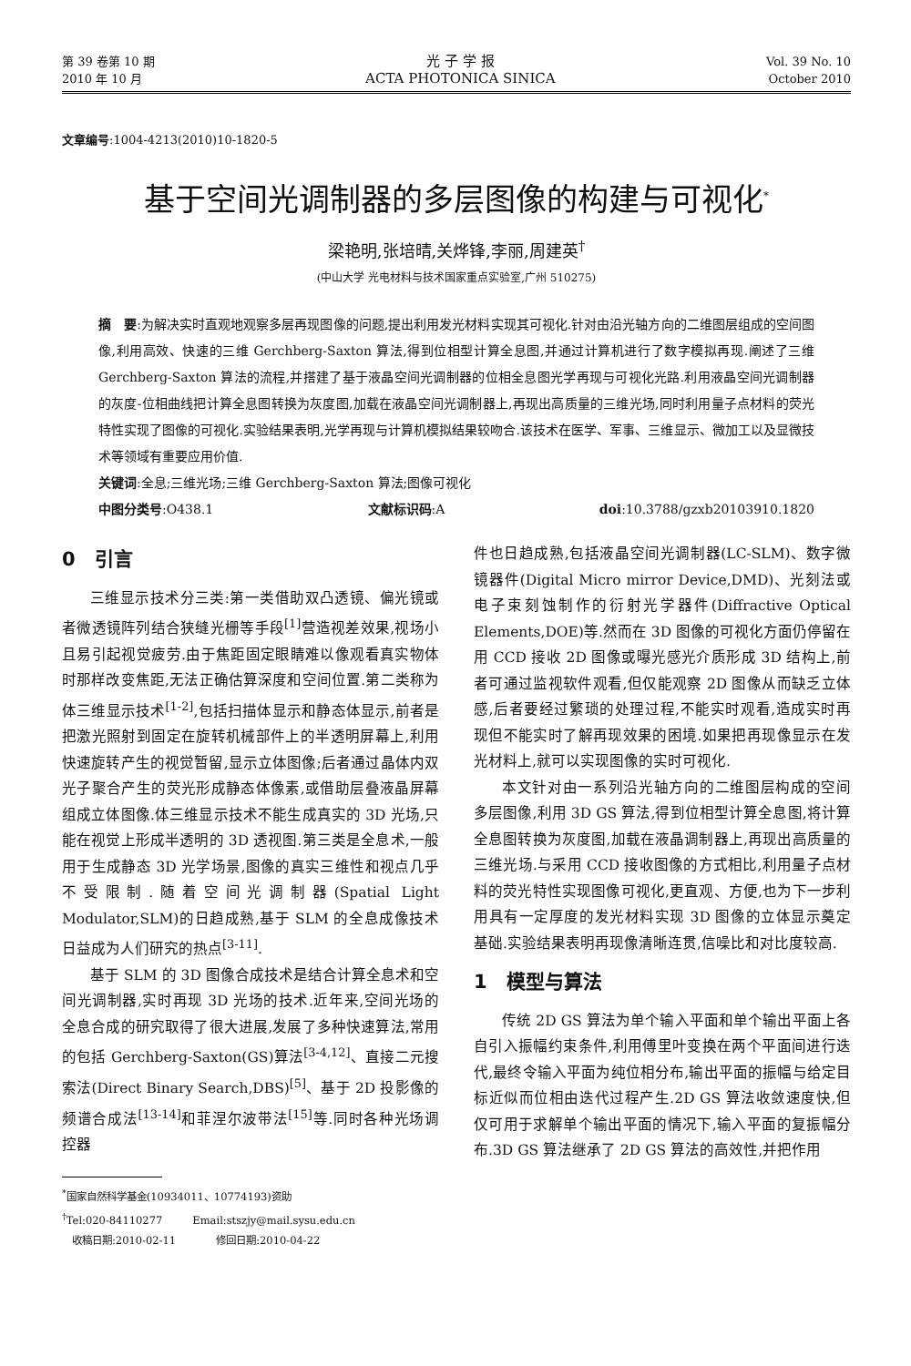第 39 卷第 10 期
2010 年 10 月
光 子 学 报
ACTA PHOTONICA SINICA
Vol. 39 No. 10
October 2010
文章编号:1004-4213(2010)10-1820-5
基于空间光调制器的多层图像的构建与可视化<sup>*</sup>
梁艳明,张培晴,关烨锋,李丽,周建英<sup>†</sup>
(中山大学 光电材料与技术国家重点实验室,广州 510275)
摘　要:为解决实时直观地观察多层再现图像的问题,提出利用发光材料实现其可视化.针对由沿光轴方向的二维图层组成的空间图像,利用高效、快速的三维 Gerchberg-Saxton 算法,得到位相型计算全息图,并通过计算机进行了数字模拟再现.阐述了三维 Gerchberg-Saxton 算法的流程,并搭建了基于液晶空间光调制器的位相全息图光学再现与可视化光路.利用液晶空间光调制器的灰度-位相曲线把计算全息图转换为灰度图,加载在液晶空间光调制器上,再现出高质量的三维光场,同时利用量子点材料的荧光特性实现了图像的可视化.实验结果表明,光学再现与计算机模拟结果较吻合.该技术在医学、军事、三维显示、微加工以及显微技术等领域有重要应用价值.
关键词:全息;三维光场;三维 Gerchberg-Saxton 算法;图像可视化
中图分类号:O438.1 文献标识码:A doi:10.3788/gzxb20103910.1820
0　引言
三维显示技术分三类:第一类借助双凸透镜、偏光镜或者微透镜阵列结合狭缝光栅等手段<sup>[1]</sup>营造视差效果,视场小且易引起视觉疲劳.由于焦距固定眼睛难以像观看真实物体时那样改变焦距,无法正确估算深度和空间位置.第二类称为体三维显示技术<sup>[1-2]</sup>,包括扫描体显示和静态体显示,前者是把激光照射到固定在旋转机械部件上的半透明屏幕上,利用快速旋转产生的视觉暂留,显示立体图像;后者通过晶体内双光子聚合产生的荧光形成静态体像素,或借助层叠液晶屏幕组成立体图像.体三维显示技术不能生成真实的 3D 光场,只能在视觉上形成半透明的 3D 透视图.第三类是全息术,一般用于生成静态 3D 光学场景,图像的真实三维性和视点几乎不受限制.随着空间光调制器(Spatial Light Modulator,SLM)的日趋成熟,基于 SLM 的全息成像技术日益成为人们研究的热点<sup>[3-11]</sup>.
基于 SLM 的 3D 图像合成技术是结合计算全息术和空间光调制器,实时再现 3D 光场的技术.近年来,空间光场的全息合成的研究取得了很大进展,发展了多种快速算法,常用的包括 Gerchberg-Saxton(GS)算法<sup>[3-4,12]</sup>、直接二元搜索法(Direct Binary Search,DBS)<sup>[5]</sup>、基于 2D 投影像的频谱合成法<sup>[13-14]</sup>和菲涅尔波带法<sup>[15]</sup>等.同时各种光场调控器
<sup>*</sup> 国家自然科学基金(10934011、10774193)资助
<sup>†</sup> Tel:020-84110277　　　Email:stszjy@mail.sysu.edu.cn
　收稿日期:2010-02-11　　　　修回日期:2010-04-22
件也日趋成熟,包括液晶空间光调制器(LC-SLM)、数字微镜器件(Digital Micro mirror Device,DMD)、光刻法或电子束刻蚀制作的衍射光学器件(Diffractive Optical Elements,DOE)等.然而在 3D 图像的可视化方面仍停留在用 CCD 接收 2D 图像或曝光感光介质形成 3D 结构上,前者可通过监视软件观看,但仅能观察 2D 图像从而缺乏立体感,后者要经过繁琐的处理过程,不能实时观看,造成实时再现但不能实时了解再现效果的困境.如果把再现像显示在发光材料上,就可以实现图像的实时可视化.
本文针对由一系列沿光轴方向的二维图层构成的空间多层图像,利用 3D GS 算法,得到位相型计算全息图,将计算全息图转换为灰度图,加载在液晶调制器上,再现出高质量的三维光场.与采用 CCD 接收图像的方式相比,利用量子点材料的荧光特性实现图像可视化,更直观、方便,也为下一步利用具有一定厚度的发光材料实现 3D 图像的立体显示奠定基础.实验结果表明再现像清晰连贯,信噪比和对比度较高.
1　模型与算法
传统 2D GS 算法为单个输入平面和单个输出平面上各自引入振幅约束条件,利用傅里叶变换在两个平面间进行迭代,最终令输入平面为纯位相分布,输出平面的振幅与给定目标近似而位相由迭代过程产生.2D GS 算法收敛速度快,但仅可用于求解单个输出平面的情况下,输入平面的复振幅分布.3D GS 算法继承了 2D GS 算法的高效性,并把作用